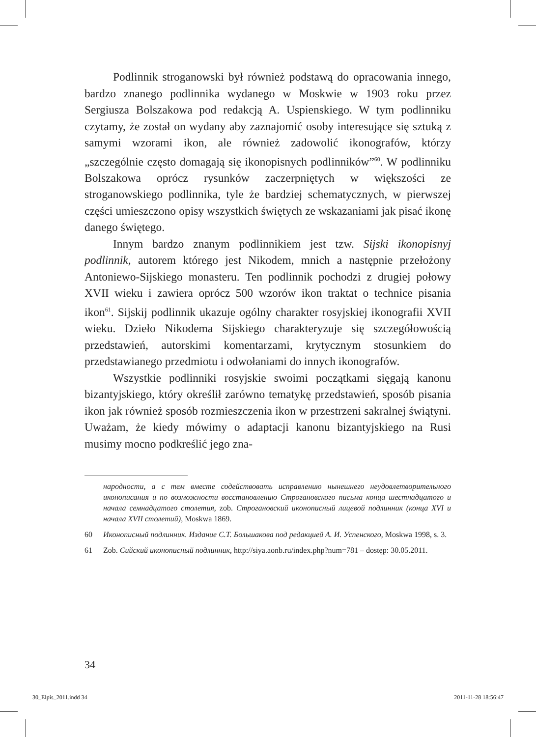Podlinnik stroganowski był również podstawą do opracowania innego, bardzo znanego podlinnika wydanego w Moskwie w 1903 roku przez Sergiusza Bolszakowa pod redakcją A. Uspienskiego. W tym podlinniku czytamy, że został on wydany aby zaznajomić osoby interesujące się sztuką z samymi wzorami ikon, ale również zadowolić ikonografów, którzy „szczególnie często domagają się ikonopisnych podlinników”<sup>60</sup>. W podlinniku Bolszakowa oprócz rysunków zaczerpniętych w większości ze stroganowskiego podlinnika, tyle że bardziej schematycznych, w pierwszej części umieszczono opisy wszystkich świętych ze wskazaniami jak pisać ikonę danego świętego.
Innym bardzo znanym podlinnikiem jest tzw. Sijski ikonopisnyj podlinnik, autorem którego jest Nikodem, mnich a następnie przełożony Antoniewo-Sijskiego monasteru. Ten podlinnik pochodzi z drugiej połowy XVII wieku i zawiera oprócz 500 wzorów ikon traktat o technice pisania ikon<sup>61</sup>. Sijskij podlinnik ukazuje ogólny charakter rosyjskiej ikonografii XVII wieku. Dzieło Nikodema Sijskiego charakteryzuje się szczegółowością przedstawień, autorskimi komentarzami, krytycznym stosunkiem do przedstawianego przedmiotu i odwołaniami do innych ikonografów.
Wszystkie podlinniki rosyjskie swoimi początkami sięgają kanonu bizantyjskiego, który określił zarówno tematykę przedstawień, sposób pisania ikon jak również sposób rozmieszczenia ikon w przestrzeni sakralnej świątyni. Uważam, że kiedy mówimy o adaptacji kanonu bizantyjskiego na Rusi musimy mocno podkreślić jego zna-
народности, а с тем вместе содействовать исправлению нынешнего неудовлетворительного иконописания и по возможности восстановлению Строгановского письма конца шестнадцатого и начала семнадцатого столетия, zob. Строгановский иконописный лицевой подлинник (конца XVI и начала XVII столетий), Moskwa 1869.
60 Иконописный подлинник. Издание С.Т. Большакова под редакцией А. И. Успенского, Moskwa 1998, s. 3.
61 Zob. Сийский иконописный подлинник, http://siya.aonb.ru/index.php?num=781 – dostęp: 30.05.2011.
34
30_Elpis_2011.indd 34 2011-11-28 18:56:47